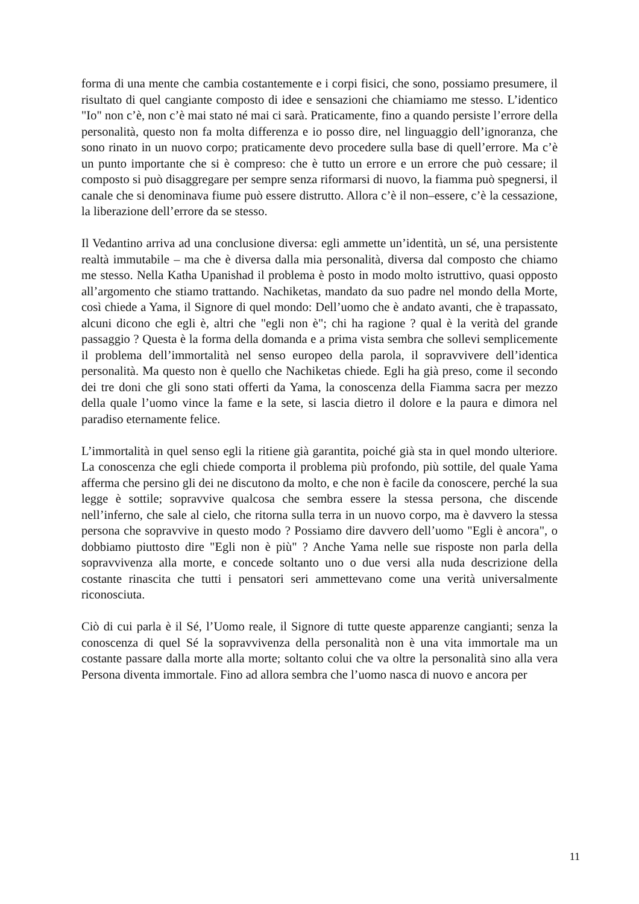forma di una mente che cambia costantemente e i corpi fisici, che sono, possiamo presumere, il risultato di quel cangiante composto di idee e sensazioni che chiamiamo me stesso. L’identico "Io" non c’è, non c’è mai stato né mai ci sarà. Praticamente, fino a quando persiste l’errore della personalità, questo non fa molta differenza e io posso dire, nel linguaggio dell’ignoranza, che sono rinato in un nuovo corpo; praticamente devo procedere sulla base di quell’errore. Ma c’è un punto importante che si è compreso: che è tutto un errore e un errore che può cessare; il composto si può disaggregare per sempre senza riformarsi di nuovo, la fiamma può spegnersi, il canale che si denominava fiume può essere distrutto. Allora c’è il non–essere, c’è la cessazione, la liberazione dell’errore da se stesso.
Il Vedantino arriva ad una conclusione diversa: egli ammette un’identità, un sé, una persistente realtà immutabile – ma che è diversa dalla mia personalità, diversa dal composto che chiamo me stesso. Nella Katha Upanishad il problema è posto in modo molto istruttivo, quasi opposto all’argomento che stiamo trattando. Nachiketas, mandato da suo padre nel mondo della Morte, così chiede a Yama, il Signore di quel mondo: Dell’uomo che è andato avanti, che è trapassato, alcuni dicono che egli è, altri che "egli non è"; chi ha ragione ? qual è la verità del grande passaggio ? Questa è la forma della domanda e a prima vista sembra che sollevi semplicemente il problema dell’immortalità nel senso europeo della parola, il sopravvivere dell’identica personalità. Ma questo non è quello che Nachiketas chiede. Egli ha già preso, come il secondo dei tre doni che gli sono stati offerti da Yama, la conoscenza della Fiamma sacra per mezzo della quale l’uomo vince la fame e la sete, si lascia dietro il dolore e la paura e dimora nel paradiso eternamente felice.
L’immortalità in quel senso egli la ritiene già garantita, poiché già sta in quel mondo ulteriore. La conoscenza che egli chiede comporta il problema più profondo, più sottile, del quale Yama afferma che persino gli dei ne discutono da molto, e che non è facile da conoscere, perché la sua legge è sottile; sopravvive qualcosa che sembra essere la stessa persona, che discende nell’inferno, che sale al cielo, che ritorna sulla terra in un nuovo corpo, ma è davvero la stessa persona che sopravvive in questo modo ? Possiamo dire davvero dell’uomo "Egli è ancora", o dobbiamo piuttosto dire "Egli non è più" ? Anche Yama nelle sue risposte non parla della sopravvivenza alla morte, e concede soltanto uno o due versi alla nuda descrizione della costante rinascita che tutti i pensatori seri ammettevano come una verità universalmente riconosciuta.
Ciò di cui parla è il Sé, l’Uomo reale, il Signore di tutte queste apparenze cangianti; senza la conoscenza di quel Sé la sopravvivenza della personalità non è una vita immortale ma un costante passare dalla morte alla morte; soltanto colui che va oltre la personalità sino alla vera Persona diventa immortale. Fino ad allora sembra che l’uomo nasca di nuovo e ancora per
11